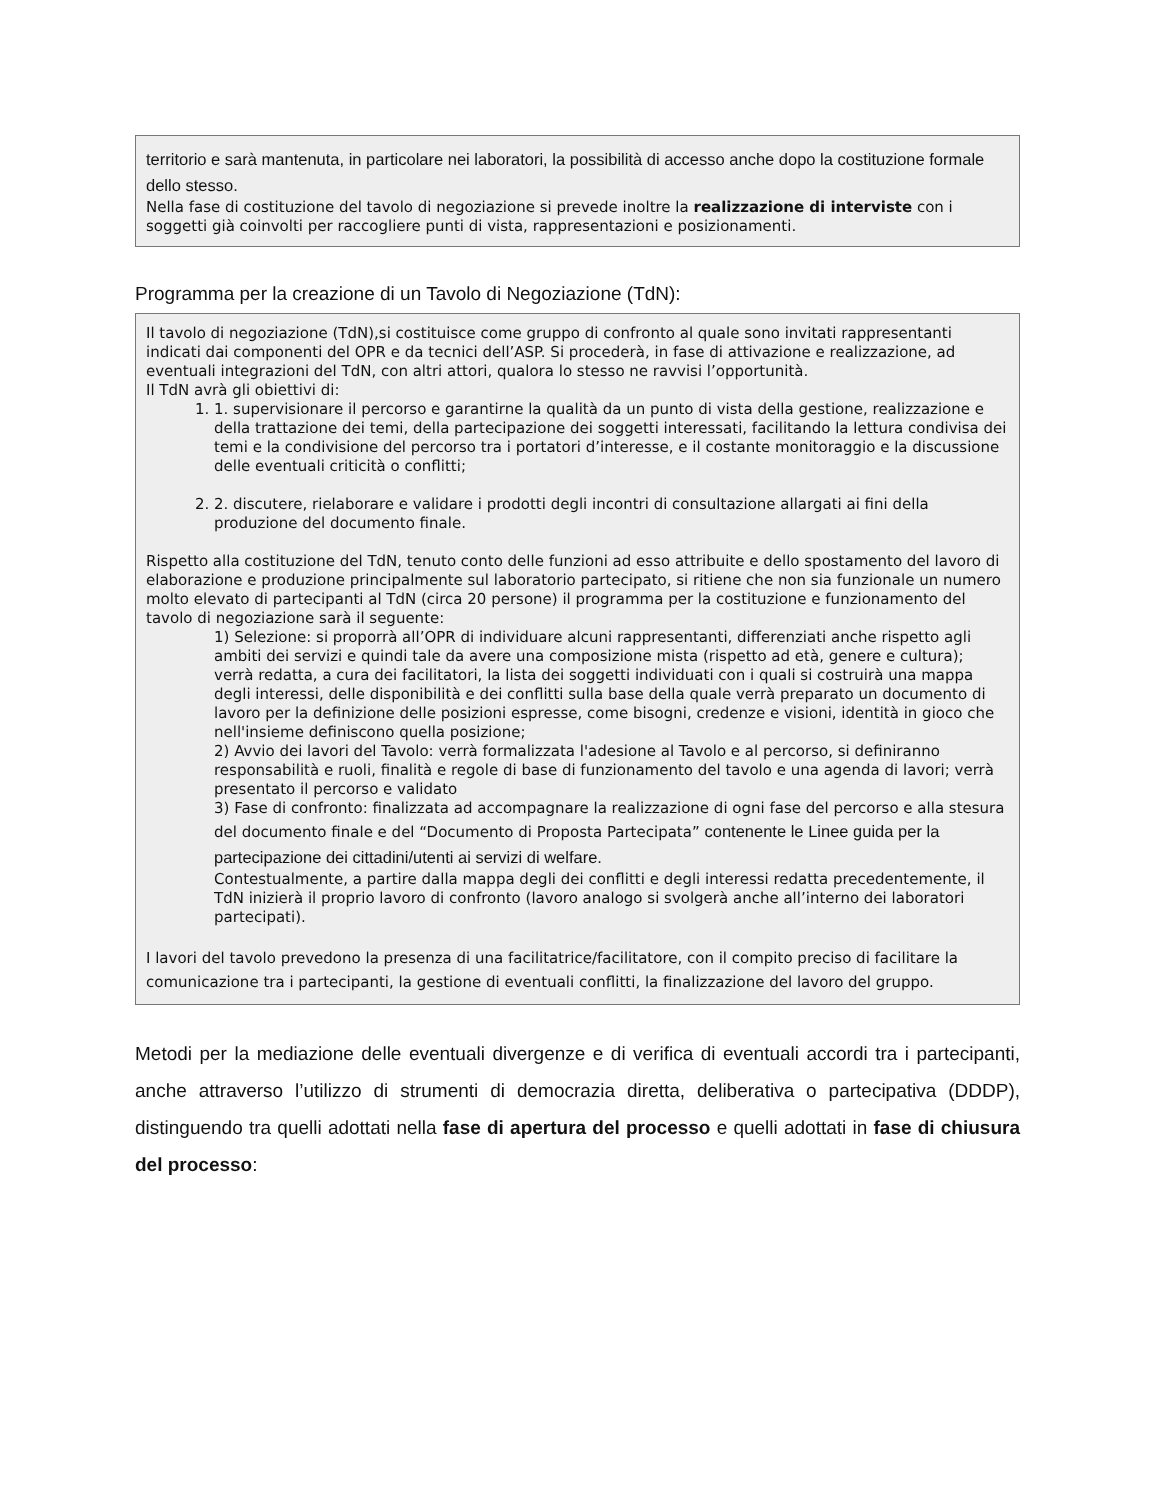territorio e sarà mantenuta, in particolare nei laboratori, la possibilità di accesso anche dopo la costituzione formale dello stesso.
Nella fase di costituzione del tavolo di negoziazione si prevede inoltre la realizzazione di interviste con i soggetti già coinvolti per raccogliere punti di vista, rappresentazioni e posizionamenti.
Programma per la creazione di un Tavolo di Negoziazione (TdN):
Il tavolo di negoziazione (TdN),si costituisce come gruppo di confronto al quale sono invitati rappresentanti indicati dai componenti del OPR e da tecnici dell’ASP. Si procederà, in fase di attivazione e realizzazione, ad eventuali integrazioni del TdN, con altri attori, qualora lo stesso ne ravvisi l’opportunità.
Il TdN avrà gli obiettivi di:
1. 1. supervisionare il percorso e garantirne la qualità da un punto di vista della gestione, realizzazione e della trattazione dei temi, della partecipazione dei soggetti interessati, facilitando la lettura condivisa dei temi e la condivisione del percorso tra i portatori d’interesse, e il costante monitoraggio e la discussione delle eventuali criticità o conflitti;
2. 2. discutere, rielaborare e validare i prodotti degli incontri di consultazione allargati ai fini della produzione del documento finale.
Rispetto alla costituzione del TdN, tenuto conto delle funzioni ad esso attribuite e dello spostamento del lavoro di elaborazione e produzione principalmente sul laboratorio partecipato, si ritiene che non sia funzionale un numero molto elevato di partecipanti al TdN (circa 20 persone) il programma per la costituzione e funzionamento del tavolo di negoziazione sarà il seguente:
1) Selezione: si proporrà all’OPR di individuare alcuni rappresentanti, differenziati anche rispetto agli ambiti dei servizi e quindi tale da avere una composizione mista (rispetto ad età, genere e cultura);
verrà redatta, a cura dei facilitatori, la lista dei soggetti individuati con i quali si costruirà una mappa degli interessi, delle disponibilità e dei conflitti sulla base della quale verrà preparato un documento di lavoro per la definizione delle posizioni espresse, come bisogni, credenze e visioni, identità in gioco che nell'insieme definiscono quella posizione;
2) Avvio dei lavori del Tavolo: verrà formalizzata l'adesione al Tavolo e al percorso, si definiranno responsabilità e ruoli, finalità e regole di base di funzionamento del tavolo e una agenda di lavori; verrà presentato il percorso e validato
3) Fase di confronto: finalizzata ad accompagnare la realizzazione di ogni fase del percorso e alla stesura del documento finale e del “Documento di Proposta Partecipata” contenente le Linee guida per la partecipazione dei cittadini/utenti ai servizi di welfare.
Contestualmente, a partire dalla mappa degli dei conflitti e degli interessi redatta precedentemente, il TdN inizierà il proprio lavoro di confronto (lavoro analogo si svolgerà anche all’interno dei laboratori partecipati).
I lavori del tavolo prevedono la presenza di una facilitatrice/facilitatore, con il compito preciso di facilitare la comunicazione tra i partecipanti, la gestione di eventuali conflitti, la finalizzazione del lavoro del gruppo.
Metodi per la mediazione delle eventuali divergenze e di verifica di eventuali accordi tra i partecipanti, anche attraverso l’utilizzo di strumenti di democrazia diretta, deliberativa o partecipativa (DDDP), distinguendo tra quelli adottati nella fase di apertura del processo e quelli adottati in fase di chiusura del processo: